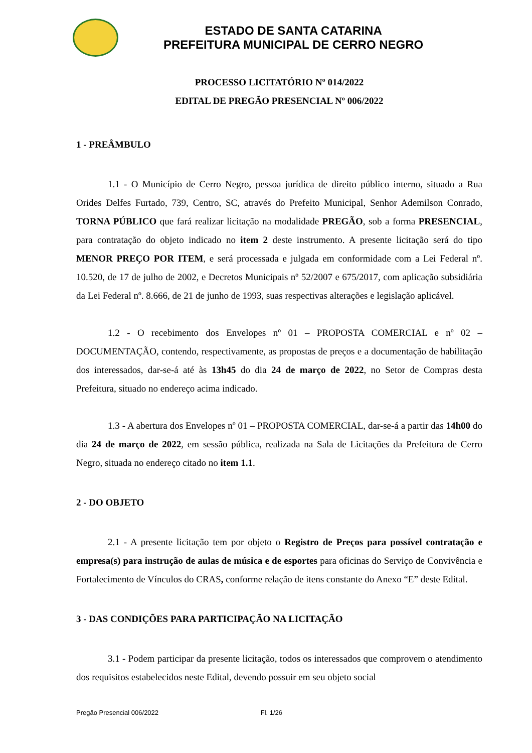ESTADO DE SANTA CATARINA
PREFEITURA MUNICIPAL DE CERRO NEGRO
PROCESSO LICITATÓRIO Nº 014/2022
EDITAL DE PREGÃO PRESENCIAL Nº 006/2022
1 - PREÂMBULO
1.1 - O Município de Cerro Negro, pessoa jurídica de direito público interno, situado a Rua Orides Delfes Furtado, 739, Centro, SC, através do Prefeito Municipal, Senhor Ademilson Conrado, TORNA PÚBLICO que fará realizar licitação na modalidade PREGÃO, sob a forma PRESENCIAL, para contratação do objeto indicado no item 2 deste instrumento. A presente licitação será do tipo MENOR PREÇO POR ITEM, e será processada e julgada em conformidade com a Lei Federal nº. 10.520, de 17 de julho de 2002, e Decretos Municipais nº 52/2007 e 675/2017, com aplicação subsidiária da Lei Federal nº. 8.666, de 21 de junho de 1993, suas respectivas alterações e legislação aplicável.
1.2 - O recebimento dos Envelopes nº 01 – PROPOSTA COMERCIAL e nº 02 – DOCUMENTAÇÃO, contendo, respectivamente, as propostas de preços e a documentação de habilitação dos interessados, dar-se-á até às 13h45 do dia 24 de março de 2022, no Setor de Compras desta Prefeitura, situado no endereço acima indicado.
1.3 - A abertura dos Envelopes nº 01 – PROPOSTA COMERCIAL, dar-se-á a partir das 14h00 do dia 24 de março de 2022, em sessão pública, realizada na Sala de Licitações da Prefeitura de Cerro Negro, situada no endereço citado no item 1.1.
2 - DO OBJETO
2.1 - A presente licitação tem por objeto o Registro de Preços para possível contratação e empresa(s) para instrução de aulas de música e de esportes para oficinas do Serviço de Convivência e Fortalecimento de Vínculos do CRAS, conforme relação de itens constante do Anexo “E” deste Edital.
3 - DAS CONDIÇÕES PARA PARTICIPAÇÃO NA LICITAÇÃO
3.1 - Podem participar da presente licitação, todos os interessados que comprovem o atendimento dos requisitos estabelecidos neste Edital, devendo possuir em seu objeto social
Pregão Presencial 006/2022 Fl. 1/26